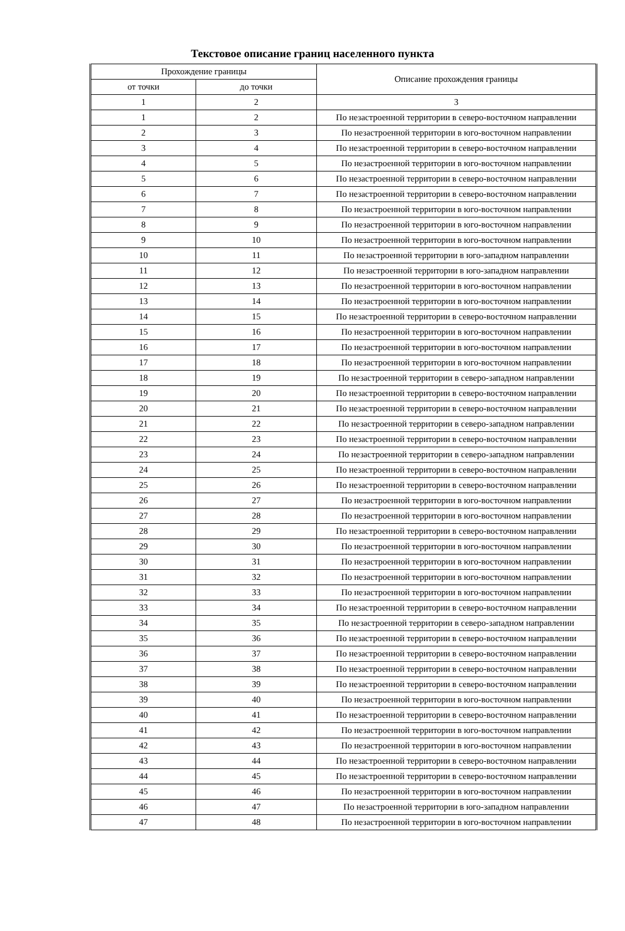Текстовое описание границ населенного пункта
| Прохождение границы | | Описание прохождения границы |
| --- | --- | --- |
| от точки | до точки | |
| 1 | 2 | 3 |
| 1 | 2 | По незастроенной территории в северо-восточном направлении |
| 2 | 3 | По незастроенной территории в юго-восточном направлении |
| 3 | 4 | По незастроенной территории в северо-восточном направлении |
| 4 | 5 | По незастроенной территории в юго-восточном направлении |
| 5 | 6 | По незастроенной территории в северо-восточном направлении |
| 6 | 7 | По незастроенной территории в северо-восточном направлении |
| 7 | 8 | По незастроенной территории в юго-восточном направлении |
| 8 | 9 | По незастроенной территории в юго-восточном направлении |
| 9 | 10 | По незастроенной территории в юго-восточном направлении |
| 10 | 11 | По незастроенной территории в юго-западном направлении |
| 11 | 12 | По незастроенной территории в юго-западном направлении |
| 12 | 13 | По незастроенной территории в юго-восточном направлении |
| 13 | 14 | По незастроенной территории в юго-восточном направлении |
| 14 | 15 | По незастроенной территории в северо-восточном направлении |
| 15 | 16 | По незастроенной территории в юго-восточном направлении |
| 16 | 17 | По незастроенной территории в юго-восточном направлении |
| 17 | 18 | По незастроенной территории в юго-восточном направлении |
| 18 | 19 | По незастроенной территории в северо-западном направлении |
| 19 | 20 | По незастроенной территории в северо-восточном направлении |
| 20 | 21 | По незастроенной территории в северо-восточном направлении |
| 21 | 22 | По незастроенной территории в северо-западном направлении |
| 22 | 23 | По незастроенной территории в северо-восточном направлении |
| 23 | 24 | По незастроенной территории в северо-западном направлении |
| 24 | 25 | По незастроенной территории в северо-восточном направлении |
| 25 | 26 | По незастроенной территории в северо-восточном направлении |
| 26 | 27 | По незастроенной территории в юго-восточном направлении |
| 27 | 28 | По незастроенной территории в юго-восточном направлении |
| 28 | 29 | По незастроенной территории в северо-восточном направлении |
| 29 | 30 | По незастроенной территории в юго-восточном направлении |
| 30 | 31 | По незастроенной территории в юго-восточном направлении |
| 31 | 32 | По незастроенной территории в юго-восточном направлении |
| 32 | 33 | По незастроенной территории в юго-восточном направлении |
| 33 | 34 | По незастроенной территории в северо-восточном направлении |
| 34 | 35 | По незастроенной территории в северо-западном направлении |
| 35 | 36 | По незастроенной территории в северо-восточном направлении |
| 36 | 37 | По незастроенной территории в северо-восточном направлении |
| 37 | 38 | По незастроенной территории в северо-восточном направлении |
| 38 | 39 | По незастроенной территории в северо-восточном направлении |
| 39 | 40 | По незастроенной территории в юго-восточном направлении |
| 40 | 41 | По незастроенной территории в северо-восточном направлении |
| 41 | 42 | По незастроенной территории в юго-восточном направлении |
| 42 | 43 | По незастроенной территории в юго-восточном направлении |
| 43 | 44 | По незастроенной территории в северо-восточном направлении |
| 44 | 45 | По незастроенной территории в северо-восточном направлении |
| 45 | 46 | По незастроенной территории в юго-восточном направлении |
| 46 | 47 | По незастроенной территории в юго-западном направлении |
| 47 | 48 | По незастроенной территории в юго-восточном направлении |